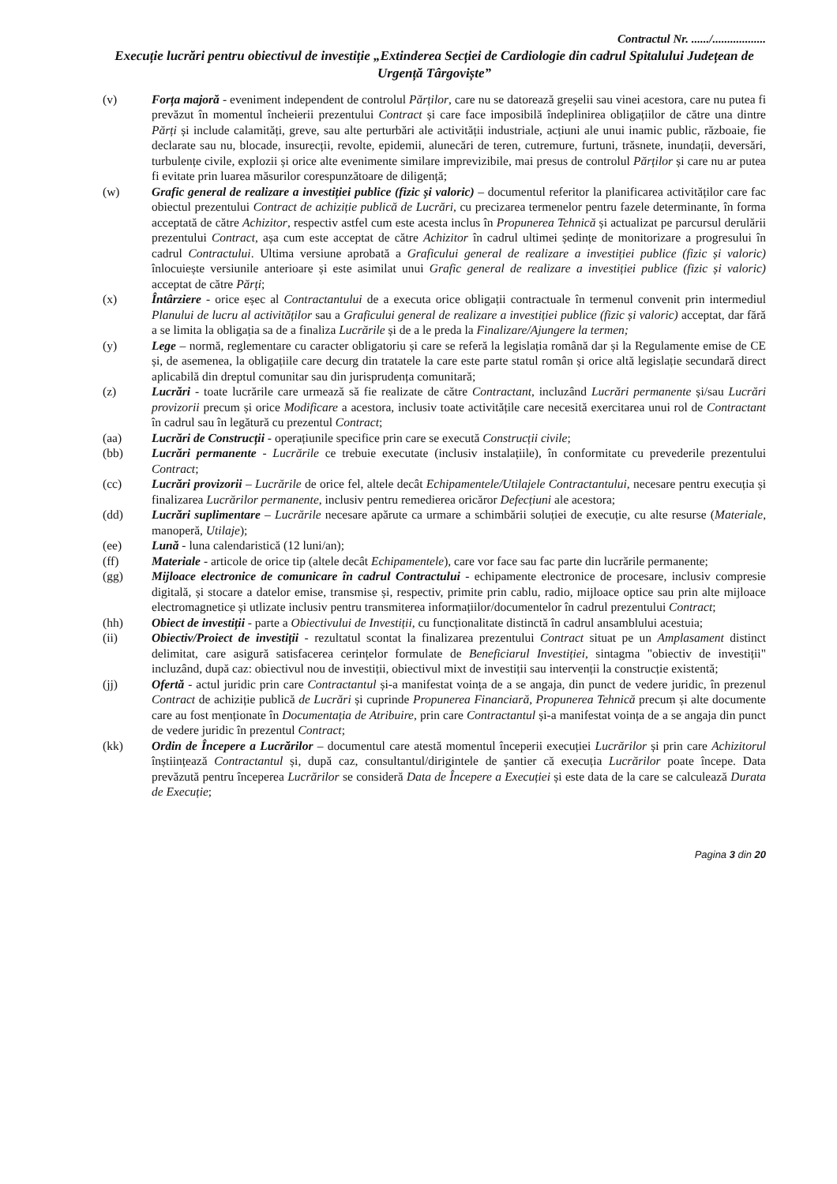Contractul Nr. ....../..................
Execuție lucrări pentru obiectivul de investiție „Extinderea Secției de Cardiologie din cadrul Spitalului Județean de Urgență Târgoviște”
(v) Forța majoră - eveniment independent de controlul Părților, care nu se datorează greșelii sau vinei acestora, care nu putea fi prevăzut în momentul încheierii prezentului Contract și care face imposibilă îndeplinirea obligațiilor de către una dintre Părți și include calamități, greve, sau alte perturbări ale activității industriale, acțiuni ale unui inamic public, războaie, fie declarate sau nu, blocade, insurecții, revolte, epidemii, alunecări de teren, cutremure, furtuni, trăsnete, inundații, deversări, turbulențe civile, explozii și orice alte evenimente similare imprevizibile, mai presus de controlul Părților și care nu ar putea fi evitate prin luarea măsurilor corespunzătoare de diligență;
(w) Grafic general de realizare a investiției publice (fizic și valoric) – documentul referitor la planificarea activităților care fac obiectul prezentului Contract de achiziție publică de Lucrări, cu precizarea termenelor pentru fazele determinante, în forma acceptată de către Achizitor, respectiv astfel cum este acesta inclus în Propunerea Tehnică și actualizat pe parcursul derulării prezentului Contract, așa cum este acceptat de către Achizitor în cadrul ultimei ședințe de monitorizare a progresului în cadrul Contractului. Ultima versiune aprobată a Graficului general de realizare a investiției publice (fizic și valoric) înlocuiește versiunile anterioare și este asimilat unui Grafic general de realizare a investiției publice (fizic și valoric) acceptat de către Părți;
(x) Întârziere - orice eșec al Contractantului de a executa orice obligații contractuale în termenul convenit prin intermediul Planului de lucru al activităților sau a Graficului general de realizare a investiției publice (fizic și valoric) acceptat, dar fără a se limita la obligația sa de a finaliza Lucrările și de a le preda la Finalizare/Ajungere la termen;
(y) Lege – normă, reglementare cu caracter obligatoriu și care se referă la legislația română dar și la Regulamente emise de CE și, de asemenea, la obligațiile care decurg din tratatele la care este parte statul român și orice altă legislație secundară direct aplicabilă din dreptul comunitar sau din jurisprudența comunitară;
(z) Lucrări - toate lucrările care urmează să fie realizate de către Contractant, incluzând Lucrări permanente și/sau Lucrări provizorii precum și orice Modificare a acestora, inclusiv toate activitățile care necesită exercitarea unui rol de Contractant în cadrul sau în legătură cu prezentul Contract;
(aa) Lucrări de Construcții - operațiunile specifice prin care se execută Construcții civile;
(bb) Lucrări permanente - Lucrările ce trebuie executate (inclusiv instalațiile), în conformitate cu prevederile prezentului Contract;
(cc) Lucrări provizorii – Lucrările de orice fel, altele decât Echipamentele/Utilajele Contractantului, necesare pentru execuția și finalizarea Lucrărilor permanente, inclusiv pentru remedierea oricăror Defecțiuni ale acestora;
(dd) Lucrări suplimentare – Lucrările necesare apărute ca urmare a schimbării soluției de execuție, cu alte resurse (Materiale, manoperă, Utilaje);
(ee) Lună - luna calendaristică (12 luni/an);
(ff) Materiale - articole de orice tip (altele decât Echipamentele), care vor face sau fac parte din lucrările permanente;
(gg) Mijloace electronice de comunicare în cadrul Contractului - echipamente electronice de procesare, inclusiv compresie digitală, și stocare a datelor emise, transmise și, respectiv, primite prin cablu, radio, mijloace optice sau prin alte mijloace electromagnetice și utlizate inclusiv pentru transmiterea informațiilor/documentelor în cadrul prezentului Contract;
(hh) Obiect de investiții - parte a Obiectivului de Investiții, cu funcționalitate distinctă în cadrul ansamblului acestuia;
(ii) Obiectiv/Proiect de investiții - rezultatul scontat la finalizarea prezentului Contract situat pe un Amplasament distinct delimitat, care asigură satisfacerea cerințelor formulate de Beneficiarul Investiției, sintagma "obiectiv de investiții" incluzând, după caz: obiectivul nou de investiții, obiectivul mixt de investiții sau intervenții la construcție existentă;
(jj) Ofertă - actul juridic prin care Contractantul și-a manifestat voința de a se angaja, din punct de vedere juridic, în prezenul Contract de achiziție publică de Lucrări și cuprinde Propunerea Financiară, Propunerea Tehnică precum și alte documente care au fost menționate în Documentația de Atribuire, prin care Contractantul și-a manifestat voința de a se angaja din punct de vedere juridic în prezentul Contract;
(kk) Ordin de Începere a Lucrărilor – documentul care atestă momentul începerii execuției Lucrărilor și prin care Achizitorul înștiințează Contractantul și, după caz, consultantul/dirigintele de șantier că execuția Lucrărilor poate începe. Data prevăzută pentru începerea Lucrărilor se consideră Data de Începere a Execuției și este data de la care se calculează Durata de Execuție;
Pagina 3 din 20